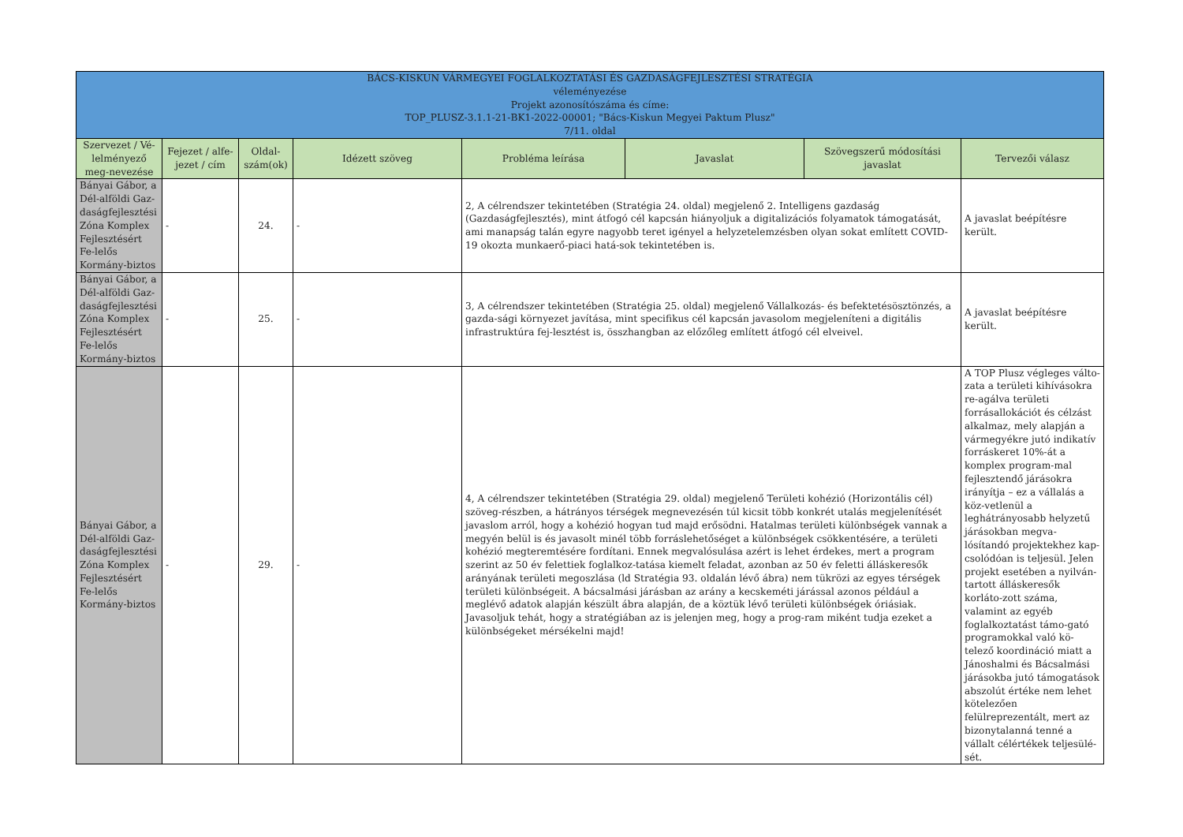| BÁCS-KISKUN VÁRMEGYEI FOGLALKOZTATÁSI ÉS GAZDASÁGFEJLESZTÉSI STRATÉGIA véleményezése Projekt azonosítószáma és címe: TOP_PLUSZ-3.1.1-21-BK1-2022-00001; "Bács-Kiskun Megyei Paktum Plusz" 7/11. oldal | | | | | | | |
| --- | --- | --- | --- | --- | --- | --- | --- |
| Szervezet / Vé-lelményező meg-nevezése | Fejezet / alfe-jezet / cím | Oldal-szám(ok) | Idézett szöveg | Probléma leírása | Javaslat | Szövegszerű módosítási javaslat | Tervezői válasz |
| Bányai Gábor, a Dél-alföldi Gaz-daságfejlesztési Zóna Komplex Fejlesztésért Fe-lelős Kormány-biztos | - | 24. | - | 2, A célrendszer tekintetében (Stratégia 24. oldal) megjelenő 2. Intelligens gazdaság (Gazdaságfejlesztés), mint átfogó cél kapcsán hiányoljuk a digitalizációs folyamatok támogatását, ami manapság talán egyre nagyobb teret igényel a helyzetelemzésben olyan sokat említett COVID-19 okozta munkaerő-piaci hatá-sok tekintetében is. | | | A javaslat beépítésre került. |
| Bányai Gábor, a Dél-alföldi Gaz-daságfejlesztési Zóna Komplex Fejlesztésért Fe-lelős Kormány-biztos | - | 25. | - | 3, A célrendszer tekintetében (Stratégia 25. oldal) megjelenő Vállalkozás- és befektetésösztönzés, a gazda-sági környezet javítása, mint specifikus cél kapcsán javasolom megjeleníteni a digitális infrastruktúra fej-lesztést is, összhangban az előzőleg említett átfogó cél elveivel. | | | A javaslat beépítésre került. |
| Bányai Gábor, a Dél-alföldi Gaz-daságfejlesztési Zóna Komplex Fejlesztésért Fe-lelős Kormány-biztos | - | 29. | - | 4, A célrendszer tekintetében (Stratégia 29. oldal) megjelenő Területi kohézió (Horizontális cél) szöveg-részben, a hátrányos térségek megnevezésén túl kicsit több konkrét utalás megjelenítését javaslom arról, hogy a kohézió hogyan tud majd erősödni. Hatalmas területi különbségek vannak a megyén belül is és javasolt minél több forráslehetőséget a különbségek csökkentésére, a területi kohézió megteremtésére fordítani. Ennek megvalósulása azért is lehet érdekes, mert a program szerint az 50 év felettiek foglalkoz-tatása kiemelt feladat, azonban az 50 év feletti álláskeresők arányának területi megoszlása (ld Stratégia 93. oldalán lévő ábra) nem tükrözi az egyes térségek területi különbségeit. A bácsalmási járásban az arány a kecskeméti járással azonos például a meglévő adatok alapján készült ábra alapján, de a köztük lévő területi különbségek óriásiak. Javasoljuk tehát, hogy a stratégiában az is jelenjen meg, hogy a prog-ram miként tudja ezeket a különbségeket mérsékelni majd! | | | A TOP Plusz végleges válto-zata a területi kihívásokra re-agálva területi forrásallokációt és célzást alkalmaz, mely alapján a vármegyékre jutó indikatív forráskeret 10%-át a komplex program-mal fejlesztendő járásokra irányítja – ez a vállalás a köz-vetlenül a leghátrányosabb helyzetű járásokban megva-lósítandó projektekhez kap-csolódóan is teljesül. Jelen projekt esetében a nyilván-tartott álláskeresők korláto-zott száma, valamint az egyéb foglalkoztatást támo-gató programokkal való kö-telező koordináció miatt a Jánoshalmi és Bácsalmási járásokba jutó támogatások abszolút értéke nem lehet kötelezően felülreprezentált, mert az bizonytalanná tenné a vállalt célértékek teljesülé-sét. |